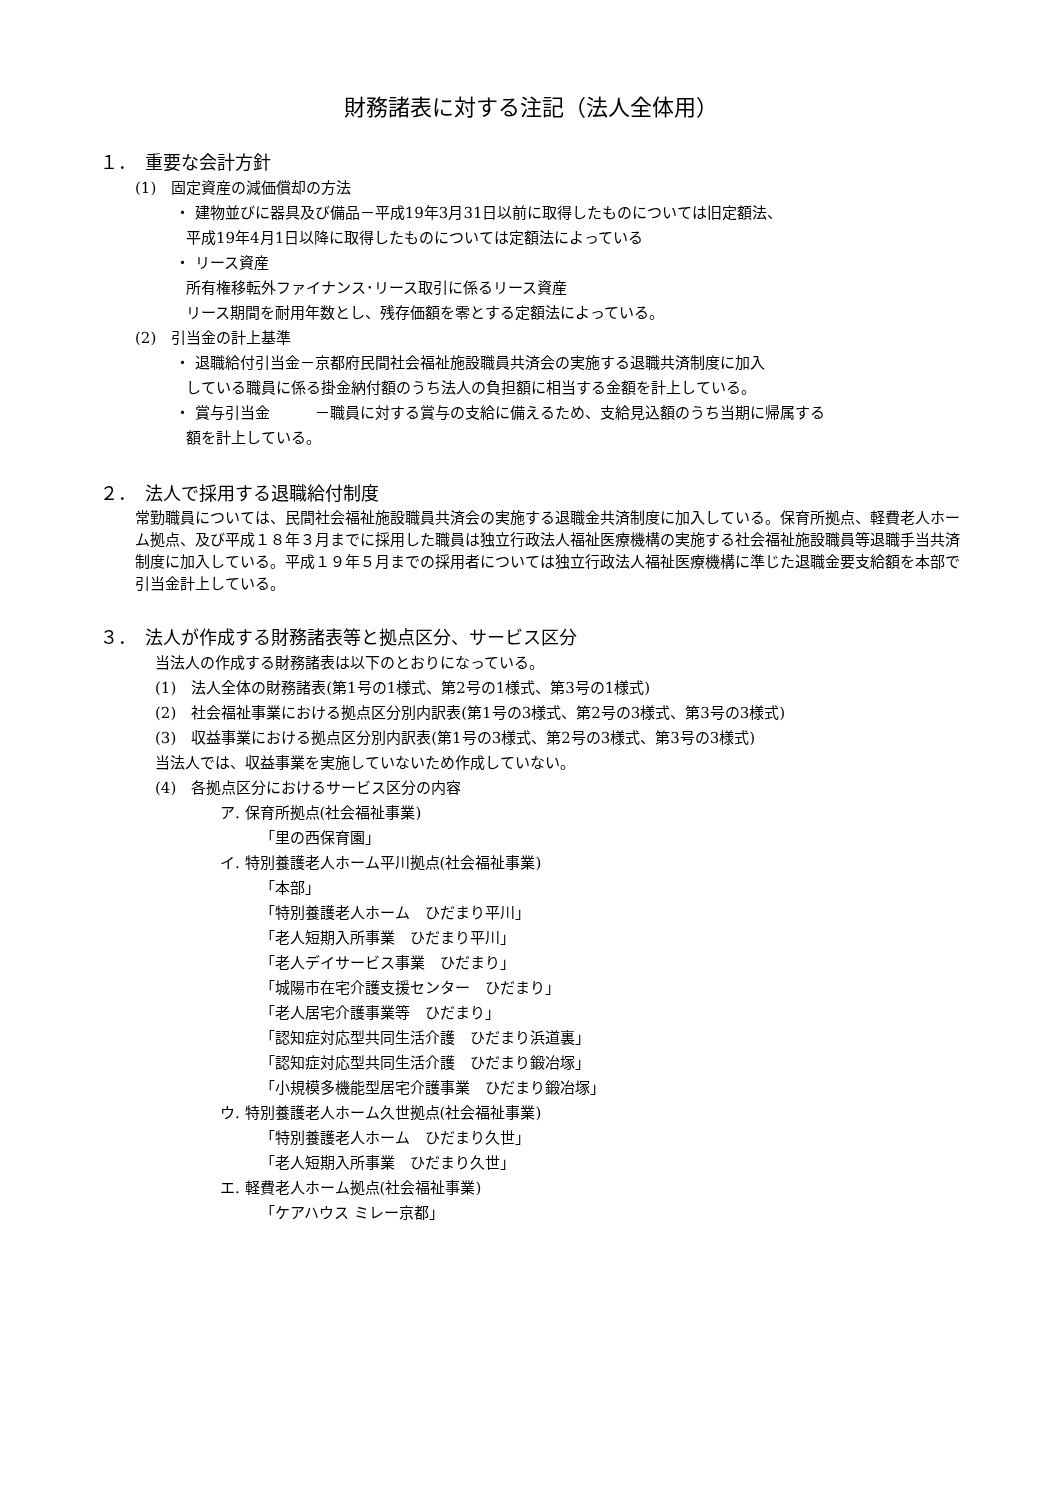財務諸表に対する注記（法人全体用）
１．　重要な会計方針
(1)　固定資産の減価償却の方法
・ 建物並びに器具及び備品－平成19年3月31日以前に取得したものについては旧定額法、
平成19年4月1日以降に取得したものについては定額法によっている
・ リース資産
所有権移転外ファイナンス･リース取引に係るリース資産
リース期間を耐用年数とし、残存価額を零とする定額法によっている。
(2)　引当金の計上基準
・ 退職給付引当金－京都府民間社会福祉施設職員共済会の実施する退職共済制度に加入
している職員に係る掛金納付額のうち法人の負担額に相当する金額を計上している。
・ 賞与引当金　　　－職員に対する賞与の支給に備えるため、支給見込額のうち当期に帰属する
額を計上している。
２．　法人で採用する退職給付制度
常勤職員については、民間社会福祉施設職員共済会の実施する退職金共済制度に加入している。保育所拠点、軽費老人ホーム拠点、及び平成１８年３月までに採用した職員は独立行政法人福祉医療機構の実施する社会福祉施設職員等退職手当共済制度に加入している。平成１９年５月までの採用者については独立行政法人福祉医療機構に準じた退職金要支給額を本部で引当金計上している。
３．　法人が作成する財務諸表等と拠点区分、サービス区分
当法人の作成する財務諸表は以下のとおりになっている。
(1)　法人全体の財務諸表(第1号の1様式、第2号の1様式、第3号の1様式)
(2)　社会福祉事業における拠点区分別内訳表(第1号の3様式、第2号の3様式、第3号の3様式)
(3)　収益事業における拠点区分別内訳表(第1号の3様式、第2号の3様式、第3号の3様式)
当法人では、収益事業を実施していないため作成していない。
(4)　各拠点区分におけるサービス区分の内容
ア. 保育所拠点(社会福祉事業)
「里の西保育園」
イ. 特別養護老人ホーム平川拠点(社会福祉事業)
「本部」
「特別養護老人ホーム　ひだまり平川」
「老人短期入所事業　ひだまり平川」
「老人デイサービス事業　ひだまり」
「城陽市在宅介護支援センター　ひだまり」
「老人居宅介護事業等　ひだまり」
「認知症対応型共同生活介護　ひだまり浜道裏」
「認知症対応型共同生活介護　ひだまり鍛冶塚」
「小規模多機能型居宅介護事業　ひだまり鍛冶塚」
ウ. 特別養護老人ホーム久世拠点(社会福祉事業)
「特別養護老人ホーム　ひだまり久世」
「老人短期入所事業　ひだまり久世」
エ. 軽費老人ホーム拠点(社会福祉事業)
「ケアハウス ミレー京都」